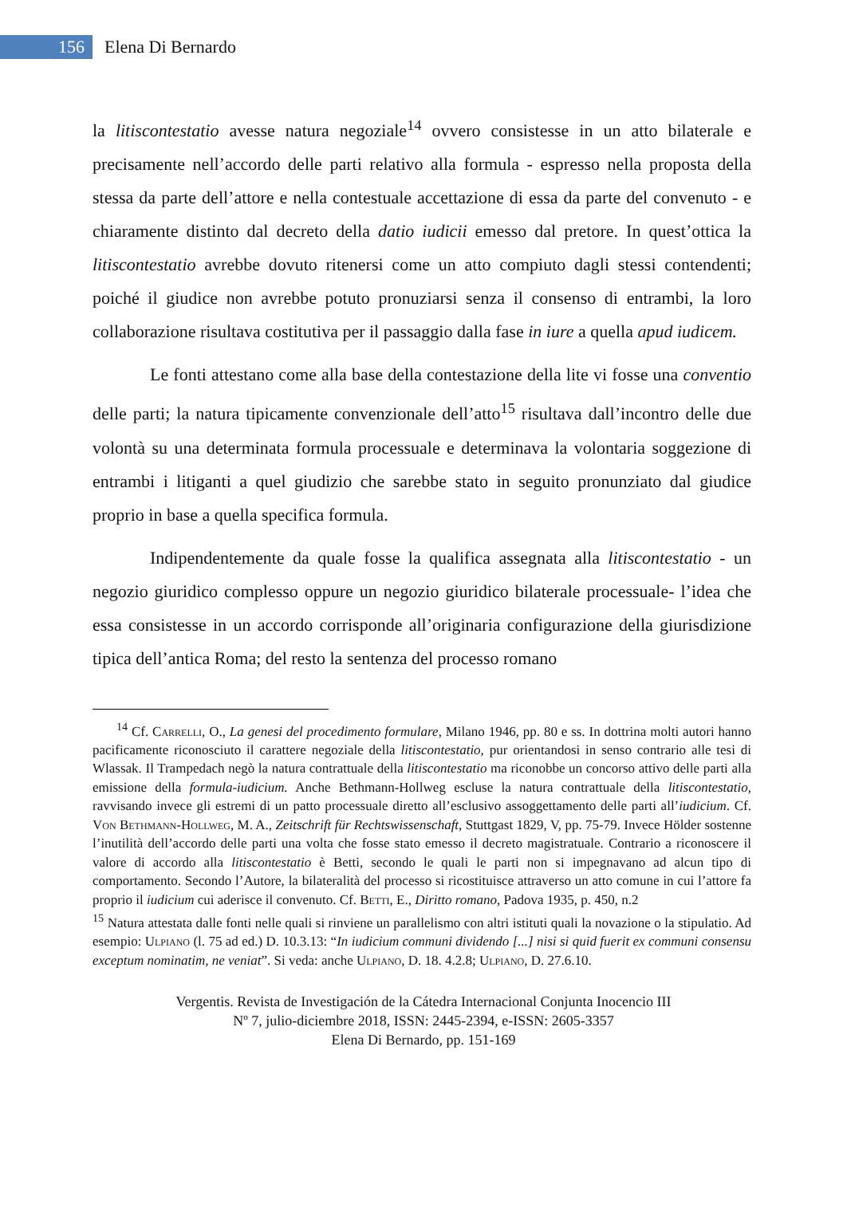156
Elena Di Bernardo
la litiscontestatio avesse natura negoziale<sup>14</sup> ovvero consistesse in un atto bilaterale e precisamente nell’accordo delle parti relativo alla formula - espresso nella proposta della stessa da parte dell’attore e nella contestuale accettazione di essa da parte del convenuto - e chiaramente distinto dal decreto della datio iudicii emesso dal pretore. In quest’ottica la litiscontestatio avrebbe dovuto ritenersi come un atto compiuto dagli stessi contendenti; poiché il giudice non avrebbe potuto pronuziarsi senza il consenso di entrambi, la loro collaborazione risultava costitutiva per il passaggio dalla fase in iure a quella apud iudicem.
Le fonti attestano come alla base della contestazione della lite vi fosse una conventio delle parti; la natura tipicamente convenzionale dell’atto<sup>15</sup> risultava dall’incontro delle due volontà su una determinata formula processuale e determinava la volontaria soggezione di entrambi i litiganti a quel giudizio che sarebbe stato in seguito pronunziato dal giudice proprio in base a quella specifica formula.
Indipendentemente da quale fosse la qualifica assegnata alla litiscontestatio - un negozio giuridico complesso oppure un negozio giuridico bilaterale processuale- l’idea che essa consistesse in un accordo corrisponde all’originaria configurazione della giurisdizione tipica dell’antica Roma; del resto la sentenza del processo romano
<sup>14</sup> Cf. Carrelli, O., La genesi del procedimento formulare, Milano 1946, pp. 80 e ss. In dottrina molti autori hanno pacificamente riconosciuto il carattere negoziale della litiscontestatio, pur orientandosi in senso contrario alle tesi di Wlassak. Il Trampedach negò la natura contrattuale della litiscontestatio ma riconobbe un concorso attivo delle parti alla emissione della formula-iudicium. Anche Bethmann-Hollweg escluse la natura contrattuale della litiscontestatio, ravvisando invece gli estremi di un patto processuale diretto all’esclusivo assoggettamento delle parti all’iudicium. Cf. Von Bethmann-Hollweg, M. A., Zeitschrift für Rechtswissenschaft, Stuttgast 1829, V, pp. 75-79. Invece Hölder sostenne l’inutilità dell’accordo delle parti una volta che fosse stato emesso il decreto magistratuale. Contrario a riconoscere il valore di accordo alla litiscontestatio è Betti, secondo le quali le parti non si impegnavano ad alcun tipo di comportamento. Secondo l’Autore, la bilateralità del processo si ricostituisce attraverso un atto comune in cui l’attore fa proprio il iudicium cui aderisce il convenuto. Cf. Betti, E., Diritto romano, Padova 1935, p. 450, n.2
<sup>15</sup> Natura attestata dalle fonti nelle quali si rinviene un parallelismo con altri istituti quali la novazione o la stipulatio. Ad esempio: Ulpiano (l. 75 ad ed.) D. 10.3.13: “In iudicium communi dividendo [...] nisi si quid fuerit ex communi consensu exceptum nominatim, ne veniat”. Si veda: anche Ulpiano, D. 18. 4.2.8; Ulpiano, D. 27.6.10.
Vergentis. Revista de Investigación de la Cátedra Internacional Conjunta Inocencio III
Nº 7, julio-diciembre 2018, ISSN: 2445-2394, e-ISSN: 2605-3357
Elena Di Bernardo, pp. 151-169